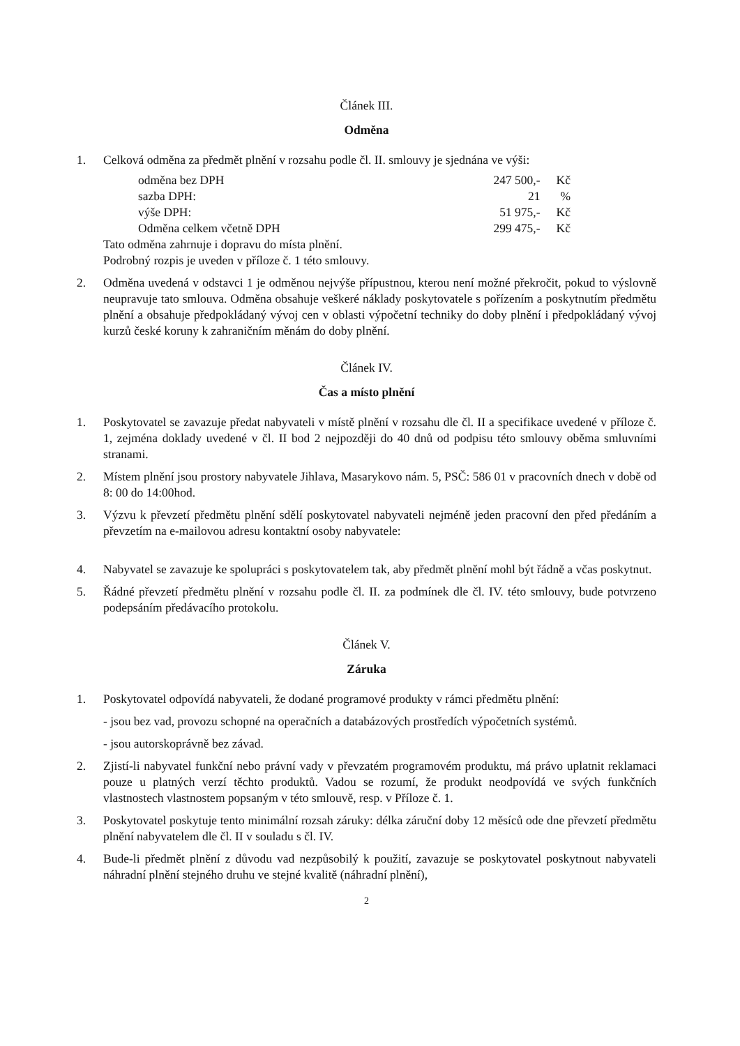Článek III.
Odměna
1. Celková odměna za předmět plnění v rozsahu podle čl. II. smlouvy je sjednána ve výši:
| odměna bez DPH | 247 500,- | Kč |
| sazba DPH: | 21 | % |
| výše DPH: | 51 975,- | Kč |
| Odměna celkem včetně DPH | 299 475,- | Kč |
Tato odměna zahrnuje i dopravu do místa plnění.
Podrobný rozpis je uveden v příloze č. 1 této smlouvy.
2. Odměna uvedená v odstavci 1 je odměnou nejvýše přípustnou, kterou není možné překročit, pokud to výslovně neupravuje tato smlouva. Odměna obsahuje veškeré náklady poskytovatele s pořízením a poskytnutím předmětu plnění a obsahuje předpokládaný vývoj cen v oblasti výpočetní techniky do doby plnění i předpokládaný vývoj kurzů české koruny k zahraničním měnám do doby plnění.
Článek IV.
Čas a místo plnění
1. Poskytovatel se zavazuje předat nabyvateli v místě plnění v rozsahu dle čl. II a specifikace uvedené v příloze č. 1, zejména doklady uvedené v čl. II bod 2 nejpozději do 40 dnů od podpisu této smlouvy oběma smluvními stranami.
2. Místem plnění jsou prostory nabyvatele Jihlava, Masarykovo nám. 5, PSČ: 586 01 v pracovních dnech v době od 8: 00 do 14:00hod.
3. Výzvu k převzetí předmětu plnění sdělí poskytovatel nabyvateli nejméně jeden pracovní den před předáním a převzetím na e-mailovou adresu kontaktní osoby nabyvatele:
4. Nabyvatel se zavazuje ke spolupráci s poskytovatelem tak, aby předmět plnění mohl být řádně a včas poskytnut.
5. Řádné převzetí předmětu plnění v rozsahu podle čl. II. za podmínek dle čl. IV. této smlouvy, bude potvrzeno podepsáním předávacího protokolu.
Článek V.
Záruka
1. Poskytovatel odpovídá nabyvateli, že dodané programové produkty v rámci předmětu plnění:
- jsou bez vad, provozu schopné na operačních a databázových prostředích výpočetních systémů.
- jsou autorskoprávně bez závad.
2. Zjistí-li nabyvatel funkční nebo právní vady v převzatém programovém produktu, má právo uplatnit reklamaci pouze u platných verzí těchto produktů. Vadou se rozumí, že produkt neodpovídá ve svých funkčních vlastnostech vlastnostem popsaným v této smlouvě, resp. v Příloze č. 1.
3. Poskytovatel poskytuje tento minimální rozsah záruky: délka záruční doby 12 měsíců ode dne převzetí předmětu plnění nabyvatelem dle čl. II v souladu s čl. IV.
4. Bude-li předmět plnění z důvodu vad nezpůsobilý k použití, zavazuje se poskytovatel poskytnout nabyvateli náhradní plnění stejného druhu ve stejné kvalitě (náhradní plnění),
2